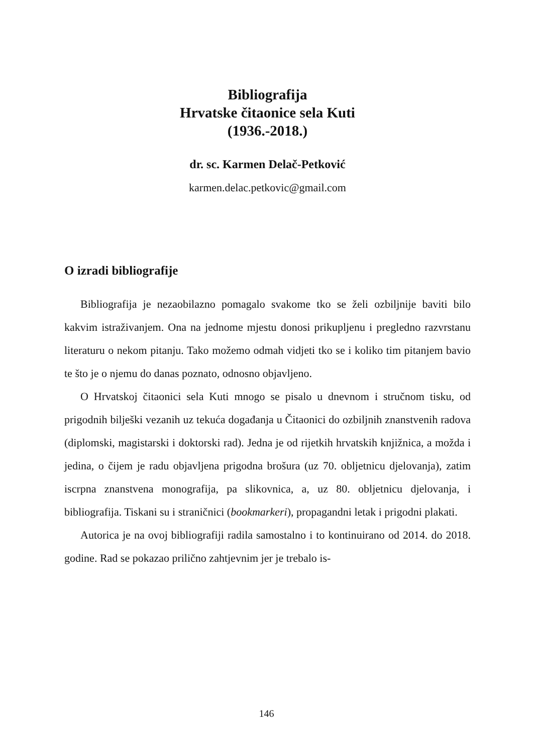Bibliografija
Hrvatske čitaonice sela Kuti
(1936.-2018.)
dr. sc. Karmen Delač-Petković
karmen.delac.petkovic@gmail.com
O izradi bibliografije
Bibliografija je nezaobilazno pomagalo svakome tko se želi ozbiljnije baviti bilo kakvim istraživanjem. Ona na jednome mjestu donosi prikupljenu i pregledno razvrstanu literaturu o nekom pitanju. Tako možemo odmah vidjeti tko se i koliko tim pitanjem bavio te što je o njemu do danas poznato, odnosno objavljeno.
O Hrvatskoj čitaonici sela Kuti mnogo se pisalo u dnevnom i stručnom tisku, od prigodnih bilješki vezanih uz tekuća događanja u Čitaonici do ozbiljnih znanstvenih radova (diplomski, magistarski i doktorski rad). Jedna je od rijetkih hrvatskih knjižnica, a možda i jedina, o čijem je radu objavljena prigodna brošura (uz 70. obljetnicu djelovanja), zatim iscrpna znanstvena monografija, pa slikovnica, a, uz 80. obljetnicu djelovanja, i bibliografija. Tiskani su i straničnici (bookmarkeri), propagandni letak i prigodni plakati.
Autorica je na ovoj bibliografiji radila samostalno i to kontinuirano od 2014. do 2018. godine. Rad se pokazao prilično zahtjevnim jer je trebalo is-
146